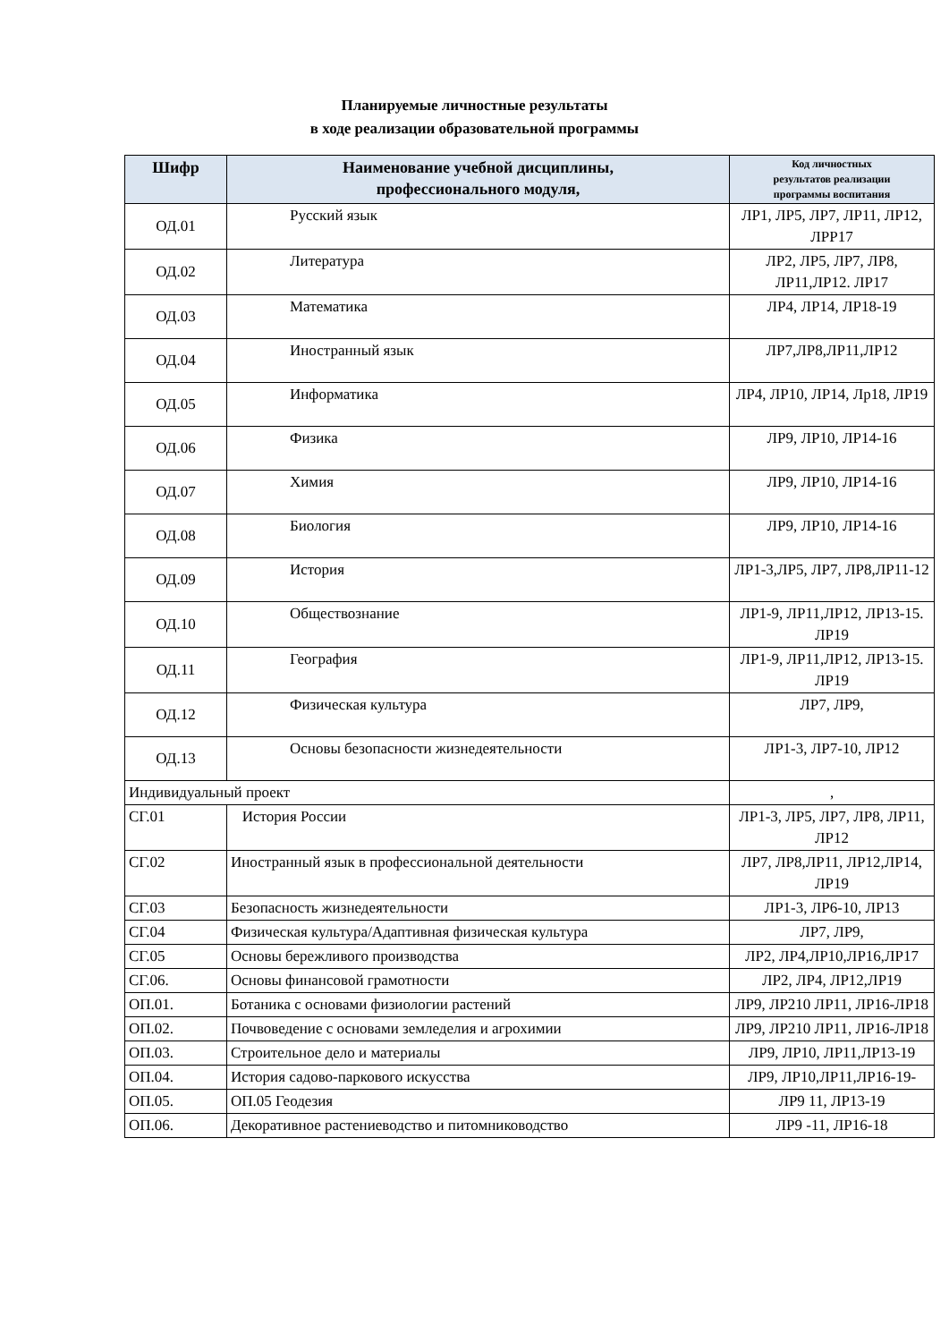Планируемые личностные результаты
в ходе реализации образовательной программы
| Шифр | Наименование учебной дисциплины, профессионального модуля, | Код личностных результатов реализации программы воспитания |
| --- | --- | --- |
| ОД.01 | Русский язык | ЛР1, ЛР5, ЛР7, ЛР11, ЛР12, ЛРР17 |
| ОД.02 | Литература | ЛР2, ЛР5, ЛР7, ЛР8, ЛР11,ЛР12. ЛР17 |
| ОД.03 | Математика | ЛР4, ЛР14, ЛР18-19 |
| ОД.04 | Иностранный язык | ЛР7,ЛР8,ЛР11,ЛР12 |
| ОД.05 | Информатика | ЛР4, ЛР10, ЛР14, Лр18, ЛР19 |
| ОД.06 | Физика | ЛР9, ЛР10, ЛР14-16 |
| ОД.07 | Химия | ЛР9, ЛР10, ЛР14-16 |
| ОД.08 | Биология | ЛР9, ЛР10, ЛР14-16 |
| ОД.09 | История | ЛР1-3,ЛР5, ЛР7, ЛР8,ЛР11-12 |
| ОД.10 | Обществознание | ЛР1-9, ЛР11,ЛР12, ЛР13-15. ЛР19 |
| ОД.11 | География | ЛР1-9, ЛР11,ЛР12, ЛР13-15. ЛР19 |
| ОД.12 | Физическая культура | ЛР7, ЛР9, |
| ОД.13 | Основы безопасности жизнедеятельности | ЛР1-3, ЛР7-10, ЛР12 |
| Индивидуальный проект | | , |
| СГ.01 | История России | ЛР1-3, ЛР5, ЛР7, ЛР8, ЛР11, ЛР12 |
| СГ.02 | Иностранный язык в профессиональной деятельности | ЛР7, ЛР8,ЛР11, ЛР12,ЛР14, ЛР19 |
| СГ.03 | Безопасность жизнедеятельности | ЛР1-3, ЛР6-10, ЛР13 |
| СГ.04 | Физическая культура/Адаптивная физическая культура | ЛР7, ЛР9, |
| СГ.05 | Основы бережливого производства | ЛР2, ЛР4,ЛР10,ЛР16,ЛР17 |
| СГ.06. | Основы финансовой грамотности | ЛР2, ЛР4, ЛР12,ЛР19 |
| ОП.01. | Ботаника с основами физиологии растений | ЛР9, ЛР210 ЛР11, ЛР16-ЛР18 |
| ОП.02. | Почвоведение с основами земледелия и агрохимии | ЛР9, ЛР210 ЛР11, ЛР16-ЛР18 |
| ОП.03. | Строительное дело и материалы | ЛР9, ЛР10, ЛР11,ЛР13-19 |
| ОП.04. | История садово-паркового искусства | ЛР9, ЛР10,ЛР11,ЛР16-19- |
| ОП.05. | ОП.05 Геодезия | ЛР9 11, ЛР13-19 |
| ОП.06. | Декоративное растениеводство и питомниководство | ЛР9 -11, ЛР16-18 |